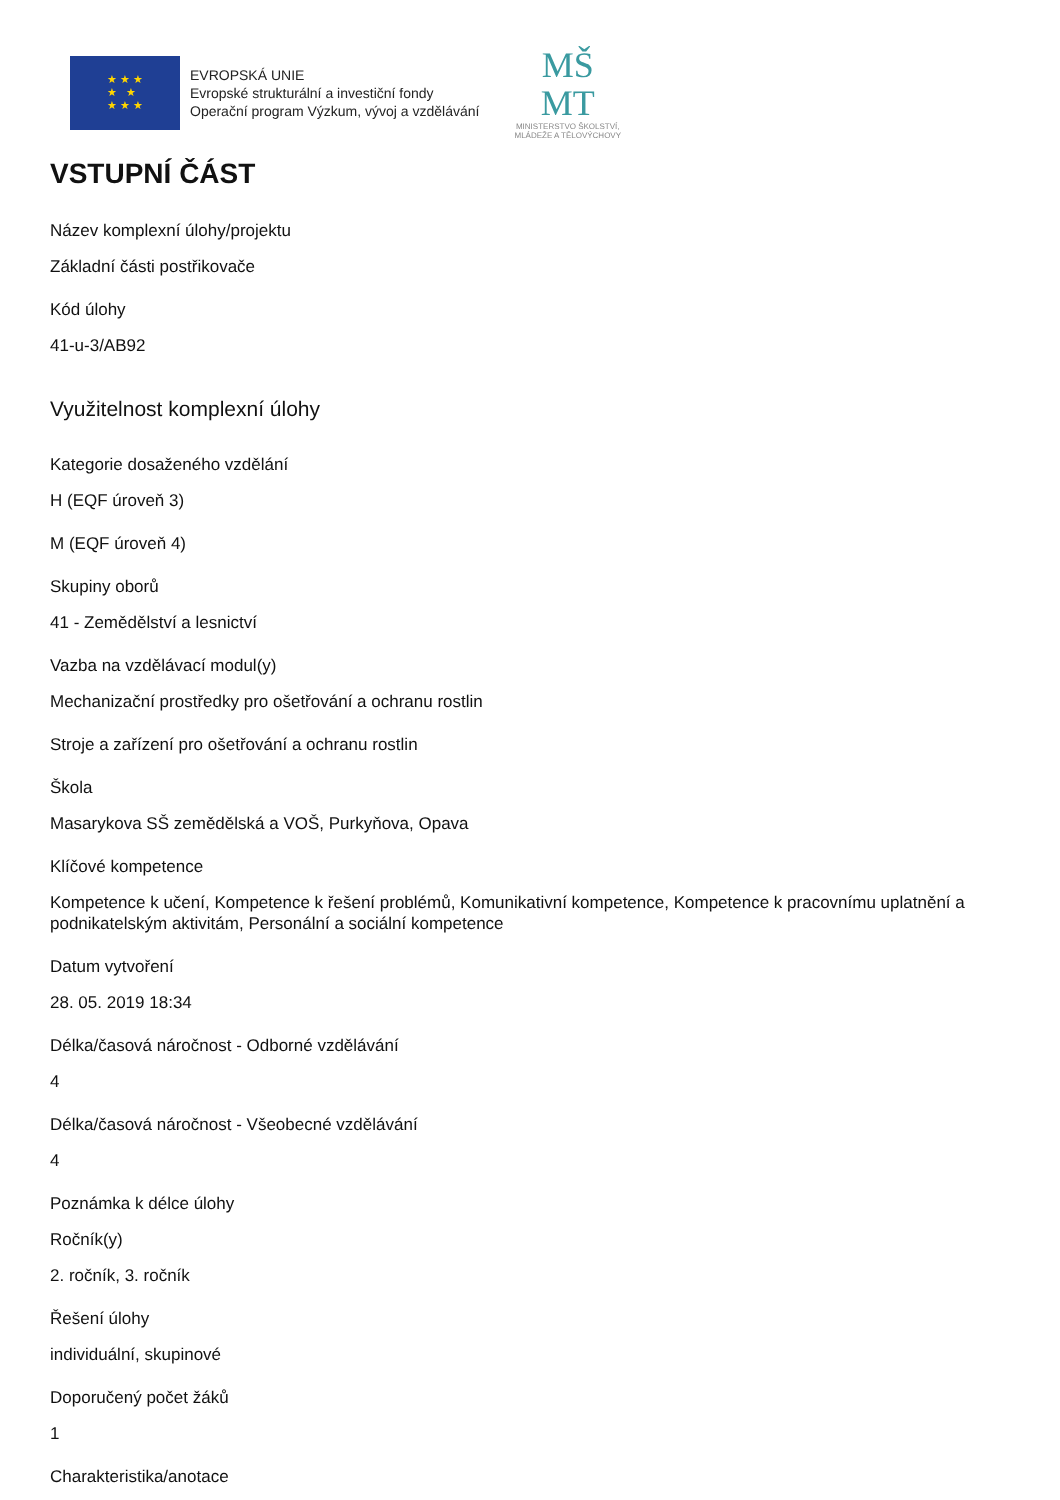★ ★ ★
★ ★
★ ★ ★
EVROPSKÁ UNIE
Evropské strukturální a investiční fondy
Operační program Výzkum, vývoj a vzdělávání
MŠ
MT
MINISTERSTVO ŠKOLSTVÍ,
MLÁDEŽE A TĚLOVÝCHOVY
VSTUPNÍ ČÁST
Název komplexní úlohy/projektu
Základní části postřikovače
Kód úlohy
41-u-3/AB92
Využitelnost komplexní úlohy
Kategorie dosaženého vzdělání
H (EQF úroveň 3)
M (EQF úroveň 4)
Skupiny oborů
41 - Zemědělství a lesnictví
Vazba na vzdělávací modul(y)
Mechanizační prostředky pro ošetřování a ochranu rostlin
Stroje a zařízení pro ošetřování a ochranu rostlin
Škola
Masarykova SŠ zemědělská a VOŠ, Purkyňova, Opava
Klíčové kompetence
Kompetence k učení, Kompetence k řešení problémů, Komunikativní kompetence, Kompetence k pracovnímu uplatnění a podnikatelským aktivitám, Personální a sociální kompetence
Datum vytvoření
28. 05. 2019 18:34
Délka/časová náročnost - Odborné vzdělávání
4
Délka/časová náročnost - Všeobecné vzdělávání
4
Poznámka k délce úlohy
Ročník(y)
2. ročník, 3. ročník
Řešení úlohy
individuální, skupinové
Doporučený počet žáků
1
Charakteristika/anotace